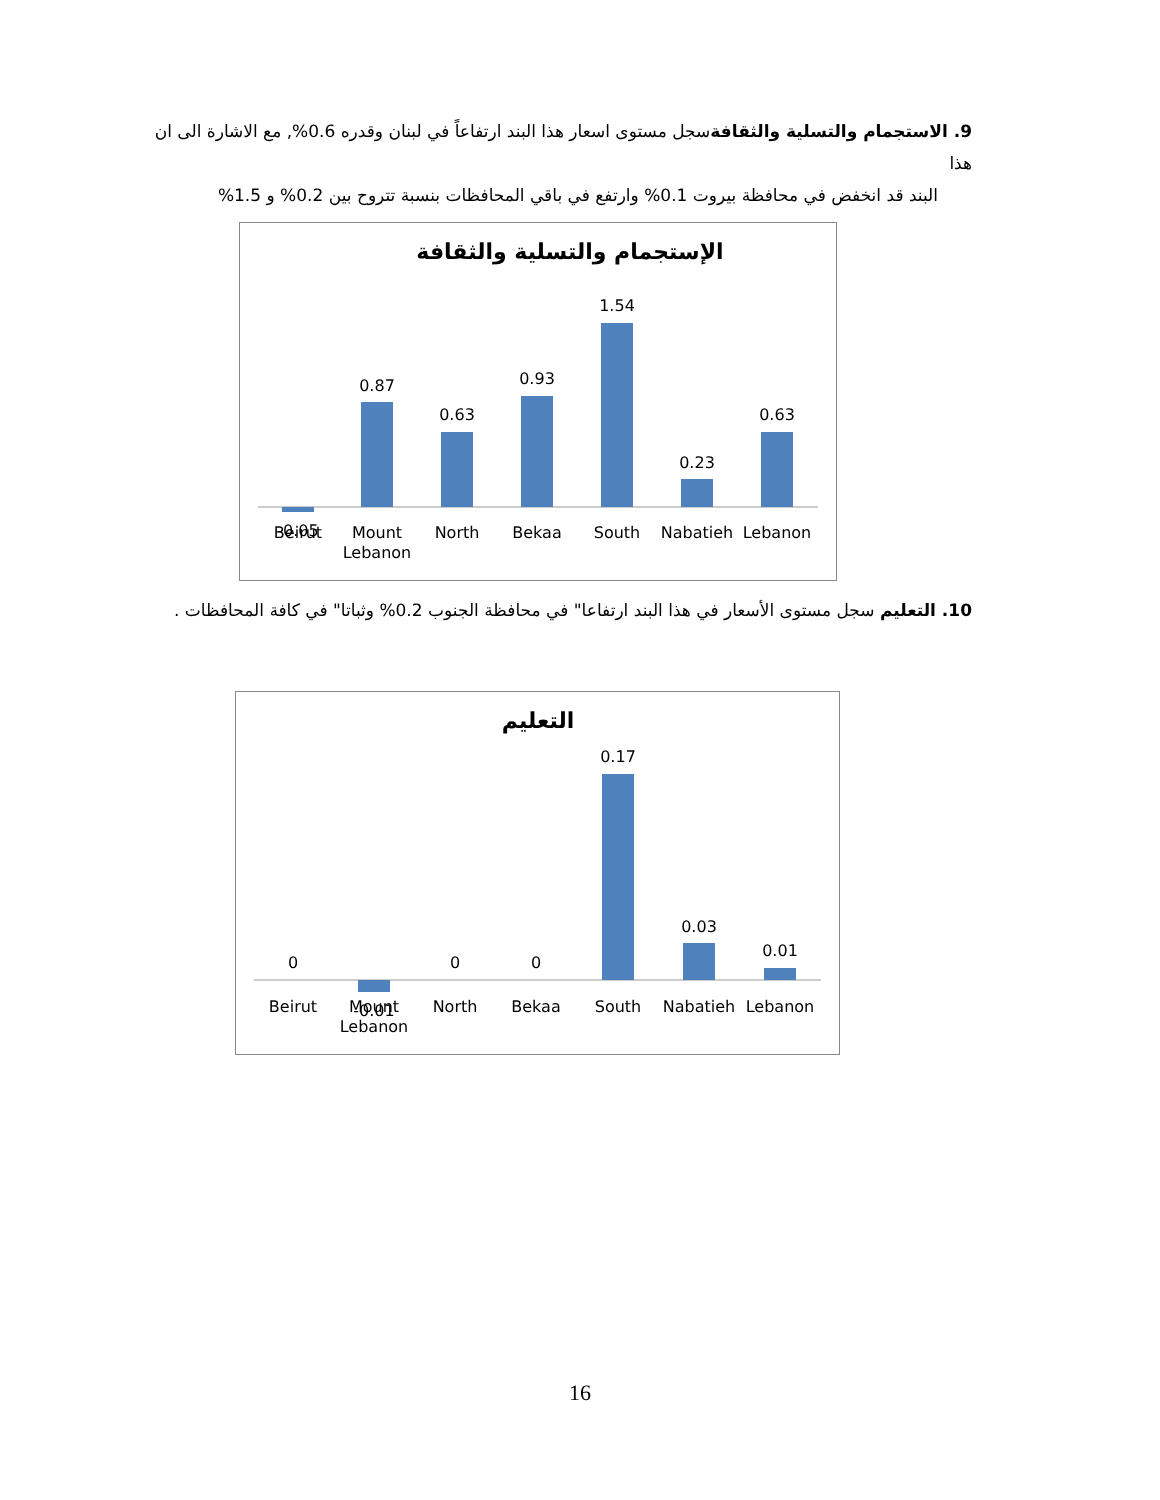9. الاستجمام والتسلية والثقافةسجل مستوى اسعار هذا البند ارتفاعاً في لبنان وقدره 0.6%, مع الاشارة الى ان هذا
البند قد انخفض في محافظة بيروت 0.1% وارتفع في باقي المحافظات بنسبة تتروح بين 0.2% و 1.5%
الإستجمام والتسلية والثقافة
-0.05
0.87
0.63
0.93
1.54
0.23
0.63
Beirut
Mount
Lebanon
North
Bekaa
South
Nabatieh
Lebanon
10. التعليم سجل مستوى الأسعار في هذا البند ارتفاعا" في محافظة الجنوب 0.2% وثباتا" في كافة المحافظات .
التعليم
0
-0.01
0
0
0.17
0.03
0.01
Beirut
Mount
Lebanon
North
Bekaa
South
Nabatieh
Lebanon
16